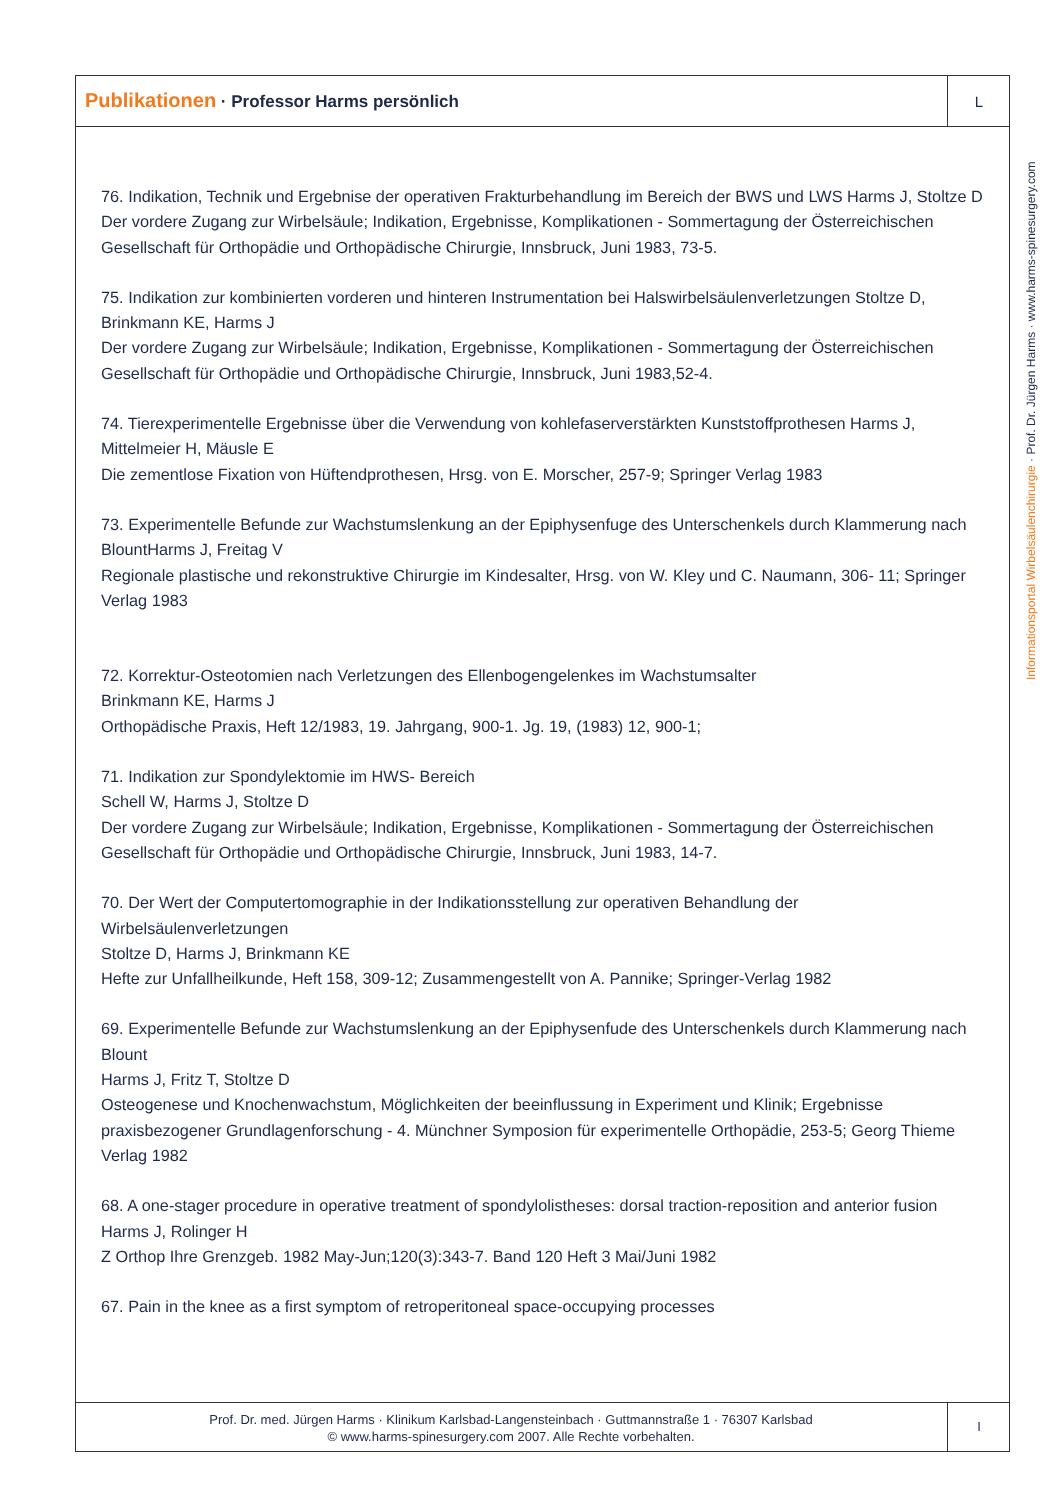Publikationen · Professor Harms persönlich
L
Informationsportal Wirbelsäulenchirurgie · Prof. Dr. Jürgen Harms · www.harms-spinesurgery.com
76. Indikation, Technik und Ergebnise der operativen Frakturbehandlung im Bereich der BWS und LWS Harms J, Stoltze D
Der vordere Zugang zur Wirbelsäule; Indikation, Ergebnisse, Komplikationen - Sommertagung der Österreichischen Gesellschaft für Orthopädie und Orthopädische Chirurgie, Innsbruck, Juni 1983, 73-5.
75. Indikation zur kombinierten vorderen und hinteren Instrumentation bei Halswirbelsäulenverletzungen Stoltze D, Brinkmann KE, Harms J
Der vordere Zugang zur Wirbelsäule; Indikation, Ergebnisse, Komplikationen - Sommertagung der Österreichischen Gesellschaft für Orthopädie und Orthopädische Chirurgie, Innsbruck, Juni 1983,52-4.
74. Tierexperimentelle Ergebnisse über die Verwendung von kohlefaserverstärkten Kunststoffprothesen Harms J, Mittelmeier H, Mäusle E
Die zementlose Fixation von Hüftendprothesen, Hrsg. von E. Morscher, 257-9; Springer Verlag 1983
73. Experimentelle Befunde zur Wachstumslenkung an der Epiphysenfuge des Unterschenkels durch Klammerung nach BlountHarms J, Freitag V
Regionale plastische und rekonstruktive Chirurgie im Kindesalter, Hrsg. von W. Kley und C. Naumann, 306- 11; Springer Verlag 1983
72. Korrektur-Osteotomien nach Verletzungen des Ellenbogengelenkes im Wachstumsalter
Brinkmann KE, Harms J
Orthopädische Praxis, Heft 12/1983, 19. Jahrgang, 900-1. Jg. 19, (1983) 12, 900-1;
71. Indikation zur Spondylektomie im HWS- Bereich
Schell W, Harms J, Stoltze D
Der vordere Zugang zur Wirbelsäule; Indikation, Ergebnisse, Komplikationen - Sommertagung der Österreichischen Gesellschaft für Orthopädie und Orthopädische Chirurgie, Innsbruck, Juni 1983, 14-7.
70. Der Wert der Computertomographie in der Indikationsstellung zur operativen Behandlung der Wirbelsäulenverletzungen
Stoltze D, Harms J, Brinkmann KE
Hefte zur Unfallheilkunde, Heft 158, 309-12; Zusammengestellt von A. Pannike; Springer-Verlag 1982
69. Experimentelle Befunde zur Wachstumslenkung an der Epiphysenfude des Unterschenkels durch Klammerung nach Blount
Harms J, Fritz T, Stoltze D
Osteogenese und Knochenwachstum, Möglichkeiten der beeinflussung in Experiment und Klinik; Ergebnisse praxisbezogener Grundlagenforschung - 4. Münchner Symposion für experimentelle Orthopädie, 253-5; Georg Thieme Verlag 1982
68. A one-stager procedure in operative treatment of spondylolistheses: dorsal traction-reposition and anterior fusion
Harms J, Rolinger H
Z Orthop Ihre Grenzgeb. 1982 May-Jun;120(3):343-7. Band 120 Heft 3 Mai/Juni 1982
67. Pain in the knee as a first symptom of retroperitoneal space-occupying processes
Prof. Dr. med. Jürgen Harms · Klinikum Karlsbad-Langensteinbach · Guttmannstraße 1 · 76307 Karlsbad
© www.harms-spinesurgery.com 2007. Alle Rechte vorbehalten.
I